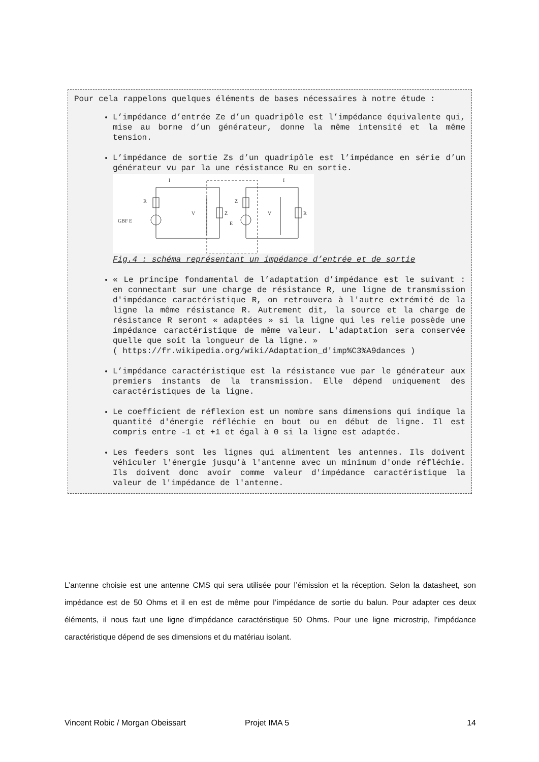Pour cela rappelons quelques éléments de bases nécessaires à notre étude :
L’impédance d’entrée Ze d’un quadripôle est l’impédance équivalente qui, mise au borne d’un générateur, donne la même intensité et la même tension.
L’impédance de sortie Zs d’un quadripôle est l’impédance en série d’un générateur vu par la une résistance Ru en sortie.
GBF E
R
V
Z
Z
E
V
R
I
I
Fig.4 : schéma représentant un impédance d’entrée et de sortie
« Le principe fondamental de l’adaptation d’impédance est le suivant : en connectant sur une charge de résistance R, une ligne de transmission d'impédance caractéristique R, on retrouvera à l'autre extrémité de la ligne la même résistance R. Autrement dit, la source et la charge de résistance R seront « adaptées » si la ligne qui les relie possède une impédance caractéristique de même valeur. L'adaptation sera conservée quelle que soit la longueur de la ligne. »
( https://fr.wikipedia.org/wiki/Adaptation_d'imp%C3%A9dances )
L’impédance caractéristique est la résistance vue par le générateur aux premiers instants de la transmission. Elle dépend uniquement des caractéristiques de la ligne.
Le coefficient de réflexion est un nombre sans dimensions qui indique la quantité d'énergie réfléchie en bout ou en début de ligne. Il est compris entre -1 et +1 et égal à 0 si la ligne est adaptée.
Les feeders sont les lignes qui alimentent les antennes. Ils doivent véhiculer l'énergie jusqu’à l'antenne avec un minimum d'onde réfléchie. Ils doivent donc avoir comme valeur d'impédance caractéristique la valeur de l'impédance de l'antenne.
L’antenne choisie est une antenne CMS qui sera utilisée pour l’émission et la réception. Selon la datasheet, son impédance est de 50 Ohms et il en est de même pour l’impédance de sortie du balun. Pour adapter ces deux éléments, il nous faut une ligne d’impédance caractéristique 50 Ohms. Pour une ligne microstrip, l'impédance caractéristique dépend de ses dimensions et du matériau isolant.
Vincent Robic / Morgan Obeissart Projet IMA 5 14